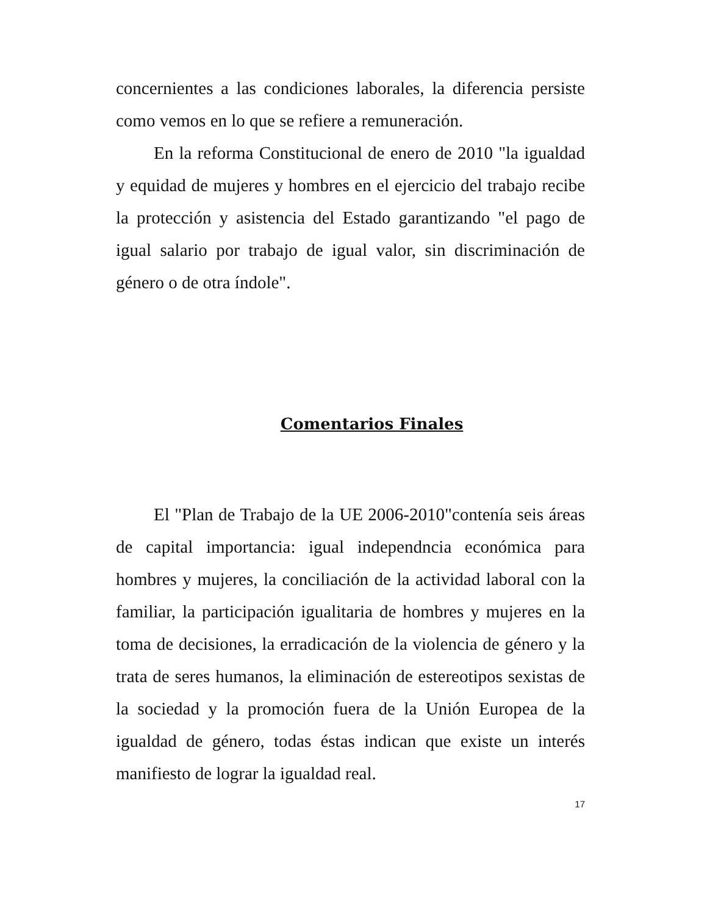concernientes a las condiciones laborales, la diferencia persiste como vemos en lo que se refiere a remuneración.
En la reforma Constitucional de enero de 2010 "la igualdad y equidad de mujeres y hombres en el ejercicio del trabajo recibe la protección y asistencia del Estado garantizando "el pago de igual salario por trabajo de igual valor, sin discriminación de género o de otra índole".
Comentarios Finales
El "Plan de Trabajo de la UE 2006-2010"contenía seis áreas de capital importancia: igual independncia económica para hombres y mujeres, la conciliación de la actividad laboral con la familiar, la participación igualitaria de hombres y mujeres en la toma de decisiones, la erradicación de la violencia de género y la trata de seres humanos, la eliminación de estereotipos sexistas de la sociedad y la promoción fuera de la Unión Europea de la igualdad de género, todas éstas indican que existe un interés manifiesto de lograr la igualdad real.
17